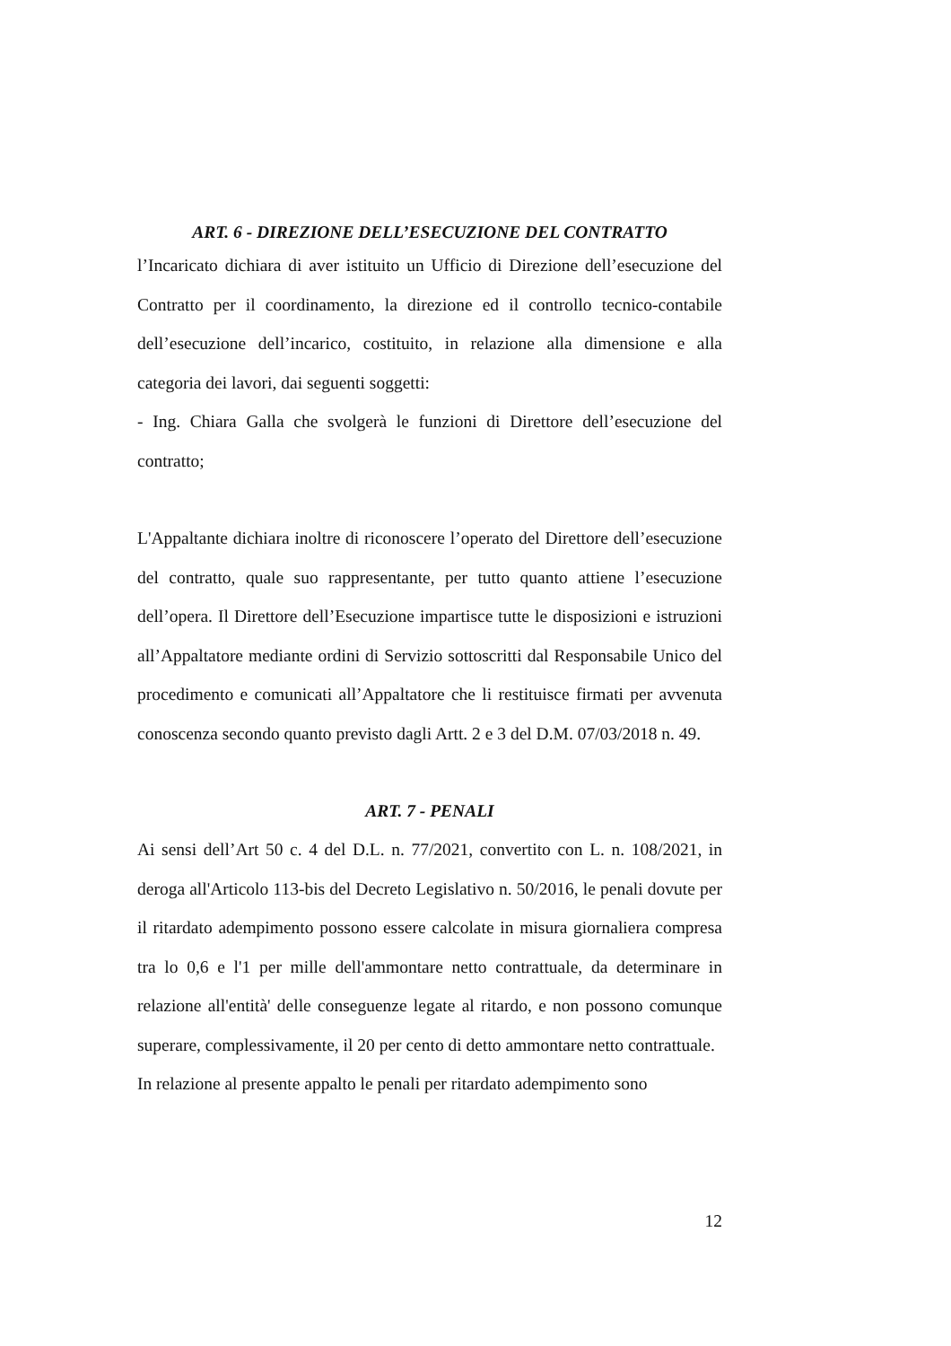ART. 6 - DIREZIONE DELL’ESECUZIONE DEL CONTRATTO
l’Incaricato dichiara di aver istituito un Ufficio di Direzione dell’esecuzione del Contratto per il coordinamento, la direzione ed il controllo tecnico-contabile dell’esecuzione dell’incarico, costituito, in relazione alla dimensione e alla categoria dei lavori, dai seguenti soggetti:
- Ing. Chiara Galla che svolgerà le funzioni di Direttore dell’esecuzione del contratto;
L'Appaltante dichiara inoltre di riconoscere l’operato del Direttore dell’esecuzione del contratto, quale suo rappresentante, per tutto quanto attiene l’esecuzione dell’opera. Il Direttore dell’Esecuzione impartisce tutte le disposizioni e istruzioni all’Appaltatore mediante ordini di Servizio sottoscritti dal Responsabile Unico del procedimento e comunicati all’Appaltatore che li restituisce firmati per avvenuta conoscenza secondo quanto previsto dagli Artt. 2 e 3 del D.M. 07/03/2018 n. 49.
ART. 7 - PENALI
Ai sensi dell’Art 50 c. 4 del D.L. n. 77/2021, convertito con L. n. 108/2021, in deroga all'Articolo 113-bis del Decreto Legislativo n. 50/2016, le penali dovute per il ritardato adempimento possono essere calcolate in misura giornaliera compresa tra lo 0,6 e l'1 per mille dell'ammontare netto contrattuale, da determinare in relazione all'entità' delle conseguenze legate al ritardo, e non possono comunque superare, complessivamente, il 20 per cento di detto ammontare netto contrattuale.
In relazione al presente appalto le penali per ritardato adempimento sono
12